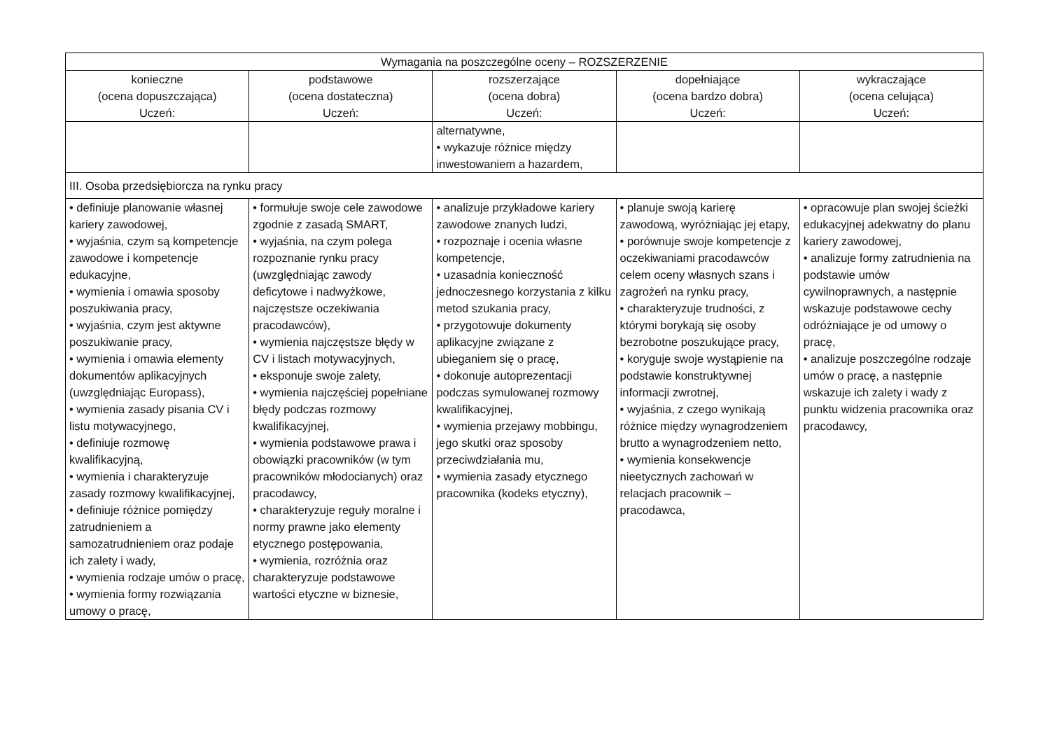| Wymagania na poszczególne oceny – ROZSZERZENIE | | | | |
| --- | --- | --- | --- | --- |
| konieczne (ocena dopuszczająca) Uczeń: | podstawowe (ocena dostateczna) Uczeń: | rozszerzające (ocena dobra) Uczeń: | dopełniające (ocena bardzo dobra) Uczeń: | wykraczające (ocena celująca) Uczeń: |
| | | alternatywne, • wykazuje różnice między inwestowaniem a hazardem, | | |
| III. Osoba przedsiębiorcza na rynku pracy | | | | |
| • definiuje planowanie własnej kariery zawodowej, • wyjaśnia, czym są kompetencje zawodowe i kompetencje edukacyjne, • wymienia i omawia sposoby poszukiwania pracy, • wyjaśnia, czym jest aktywne poszukiwanie pracy, • wymienia i omawia elementy dokumentów aplikacyjnych (uwzględniając Europass), • wymienia zasady pisania CV i listu motywacyjnego, • definiuje rozmowę kwalifikacyjną, • wymienia i charakteryzuje zasady rozmowy kwalifikacyjnej, • definiuje różnice pomiędzy zatrudnieniem a samozatrudnieniem oraz podaje ich zalety i wady, • wymienia rodzaje umów o pracę, • wymienia formy rozwiązania umowy o pracę, | • formułuje swoje cele zawodowe zgodnie z zasadą SMART, • wyjaśnia, na czym polega rozpoznanie rynku pracy (uwzględniając zawody deficytowe i nadwyżkowe, najczęstsze oczekiwania pracodawców), • wymienia najczęstsze błędy w CV i listach motywacyjnych, • eksponuje swoje zalety, • wymienia najczęściej popełniane błędy podczas rozmowy kwalifikacyjnej, • wymienia podstawowe prawa i obowiązki pracowników (w tym pracowników młodocianych) oraz pracodawcy, • charakteryzuje reguły moralne i normy prawne jako elementy etycznego postępowania, • wymienia, rozróżnia oraz charakteryzuje podstawowe wartości etyczne w biznesie, | • analizuje przykładowe kariery zawodowe znanych ludzi, • rozpoznaje i ocenia własne kompetencje, • uzasadnia konieczność jednoczesnego korzystania z kilku metod szukania pracy, • przygotowuje dokumenty aplikacyjne związane z ubieganiem się o pracę, • dokonuje autoprezentacji podczas symulowanej rozmowy kwalifikacyjnej, • wymienia przejawy mobbingu, jego skutki oraz sposoby przeciwdziałania mu, • wymienia zasady etycznego pracownika (kodeks etyczny), | • planuje swoją karierę zawodową, wyróżniając jej etapy, • porównuje swoje kompetencje z oczekiwaniami pracodawców celem oceny własnych szans i zagrożeń na rynku pracy, • charakteryzuje trudności, z którymi borykają się osoby bezrobotne poszukujące pracy, • koryguje swoje wystąpienie na podstawie konstruktywnej informacji zwrotnej, • wyjaśnia, z czego wynikają różnice między wynagrodzeniem brutto a wynagrodzeniem netto, • wymienia konsekwencje nieetycznych zachowań w relacjach pracownik – pracodawca, | • opracowuje plan swojej ścieżki edukacyjnej adekwatny do planu kariery zawodowej, • analizuje formy zatrudnienia na podstawie umów cywilnoprawnych, a następnie wskazuje podstawowe cechy odróżniające je od umowy o pracę, • analizuje poszczególne rodzaje umów o pracę, a następnie wskazuje ich zalety i wady z punktu widzenia pracownika oraz pracodawcy, |